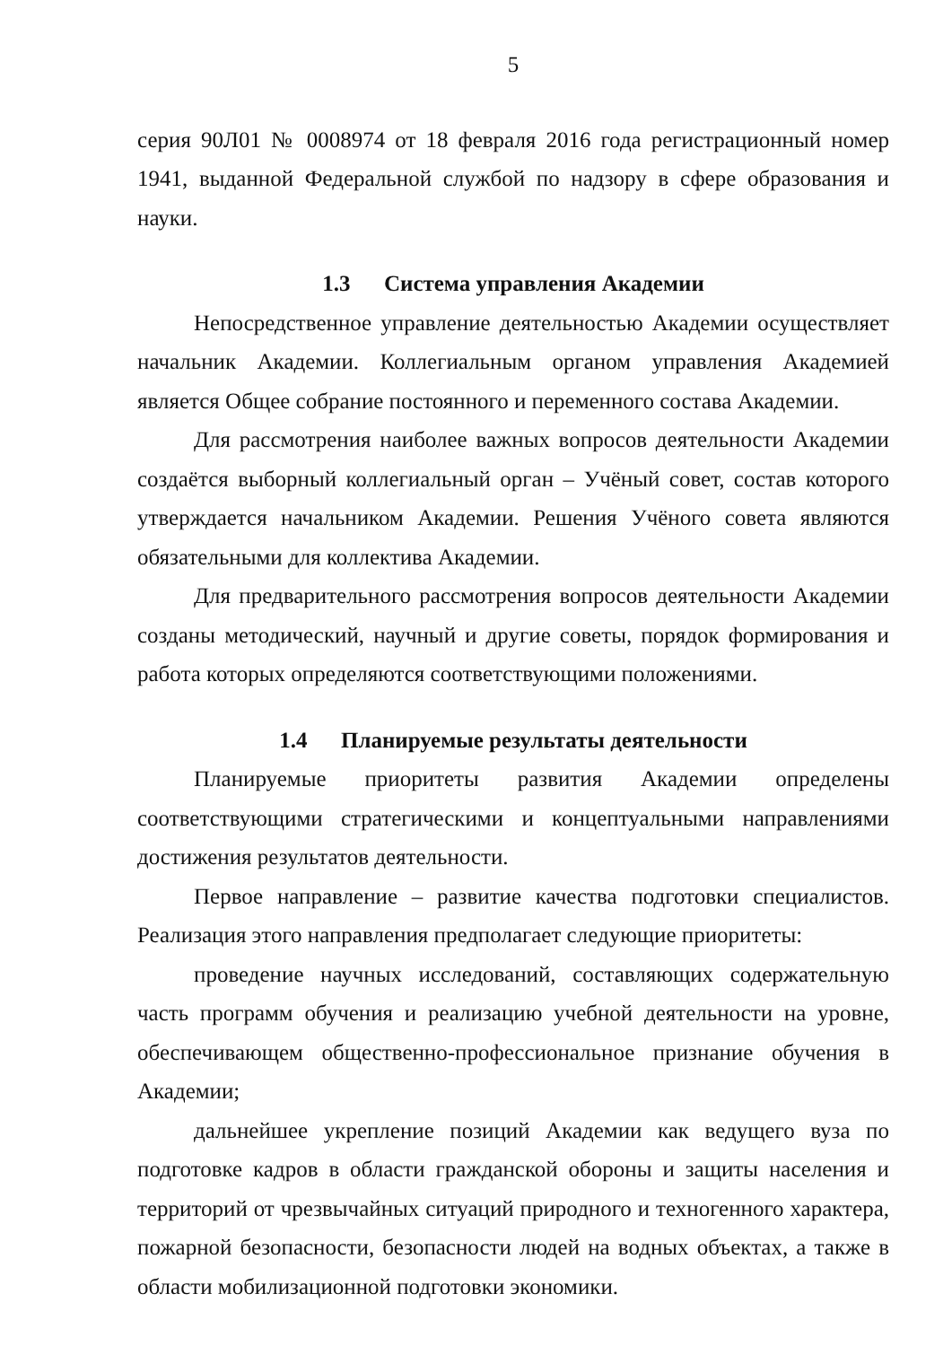5
серия 90Л01 № 0008974 от 18 февраля 2016 года регистрационный номер 1941, выданной Федеральной службой по надзору в сфере образования и науки.
1.3 Система управления Академии
Непосредственное управление деятельностью Академии осуществляет начальник Академии. Коллегиальным органом управления Академией является Общее собрание постоянного и переменного состава Академии.
Для рассмотрения наиболее важных вопросов деятельности Академии создаётся выборный коллегиальный орган – Учёный совет, состав которого утверждается начальником Академии. Решения Учёного совета являются обязательными для коллектива Академии.
Для предварительного рассмотрения вопросов деятельности Академии созданы методический, научный и другие советы, порядок формирования и работа которых определяются соответствующими положениями.
1.4 Планируемые результаты деятельности
Планируемые приоритеты развития Академии определены соответствующими стратегическими и концептуальными направлениями достижения результатов деятельности.
Первое направление – развитие качества подготовки специалистов. Реализация этого направления предполагает следующие приоритеты:
проведение научных исследований, составляющих содержательную часть программ обучения и реализацию учебной деятельности на уровне, обеспечивающем общественно-профессиональное признание обучения в Академии;
дальнейшее укрепление позиций Академии как ведущего вуза по подготовке кадров в области гражданской обороны и защиты населения и территорий от чрезвычайных ситуаций природного и техногенного характера, пожарной безопасности, безопасности людей на водных объектах, а также в области мобилизационной подготовки экономики.